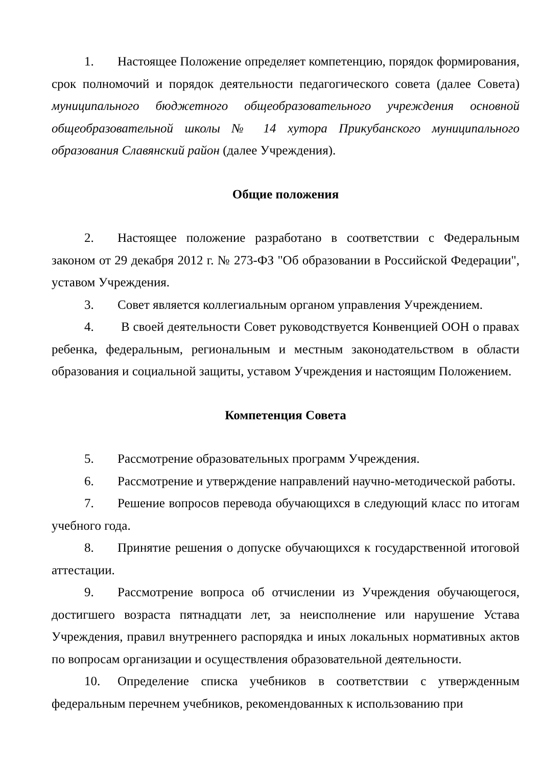1. Настоящее Положение определяет компетенцию, порядок формирования, срок полномочий и порядок деятельности педагогического совета (далее Совета) муниципального бюджетного общеобразовательного учреждения основной общеобразовательной школы № 14 хутора Прикубанского муниципального образования Славянский район (далее Учреждения).
Общие положения
2. Настоящее положение разработано в соответствии с Федеральным законом от 29 декабря 2012 г. № 273-ФЗ "Об образовании в Российской Федерации", уставом Учреждения.
3. Совет является коллегиальным органом управления Учреждением.
4. В своей деятельности Совет руководствуется Конвенцией ООН о правах ребенка, федеральным, региональным и местным законодательством в области образования и социальной защиты, уставом Учреждения и настоящим Положением.
Компетенция Совета
5. Рассмотрение образовательных программ Учреждения.
6. Рассмотрение и утверждение направлений научно-методической работы.
7. Решение вопросов перевода обучающихся в следующий класс по итогам учебного года.
8. Принятие решения о допуске обучающихся к государственной итоговой аттестации.
9. Рассмотрение вопроса об отчислении из Учреждения обучающегося, достигшего возраста пятнадцати лет, за неисполнение или нарушение Устава Учреждения, правил внутреннего распорядка и иных локальных нормативных актов по вопросам организации и осуществления образовательной деятельности.
10. Определение списка учебников в соответствии с утвержденным федеральным перечнем учебников, рекомендованных к использованию при